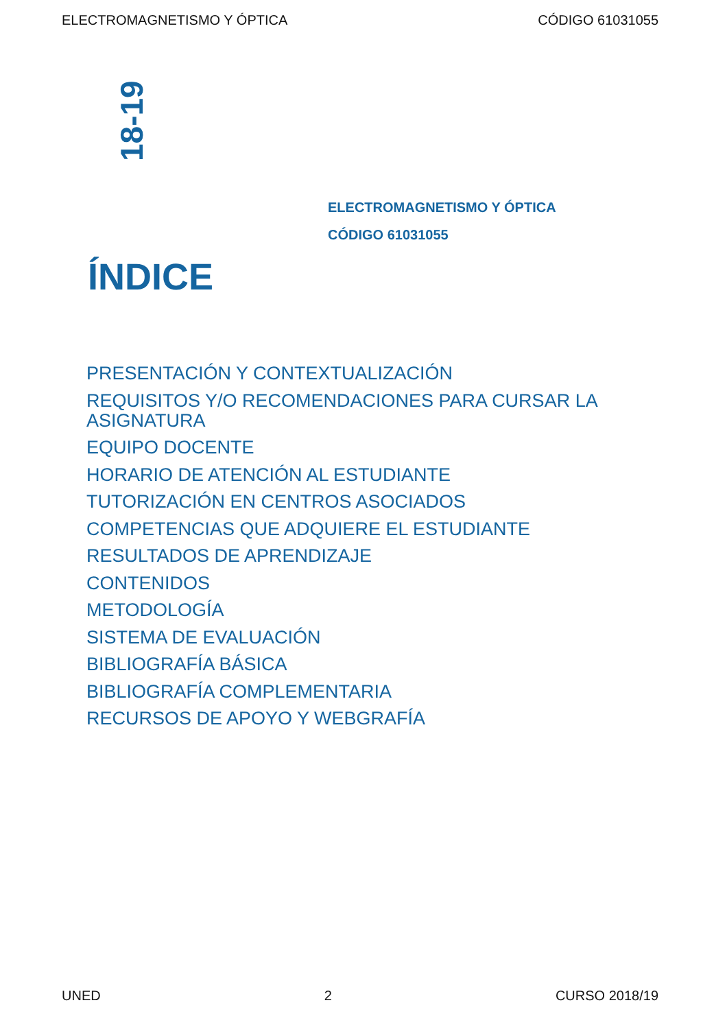ELECTROMAGNETISMO Y ÓPTICA CÓDIGO 61031055
18-19
ELECTROMAGNETISMO Y ÓPTICA
CÓDIGO 61031055
ÍNDICE
PRESENTACIÓN Y CONTEXTUALIZACIÓN
REQUISITOS Y/O RECOMENDACIONES PARA CURSAR LA ASIGNATURA
EQUIPO DOCENTE
HORARIO DE ATENCIÓN AL ESTUDIANTE
TUTORIZACIÓN EN CENTROS ASOCIADOS
COMPETENCIAS QUE ADQUIERE EL ESTUDIANTE
RESULTADOS DE APRENDIZAJE
CONTENIDOS
METODOLOGÍA
SISTEMA DE EVALUACIÓN
BIBLIOGRAFÍA BÁSICA
BIBLIOGRAFÍA COMPLEMENTARIA
RECURSOS DE APOYO Y WEBGRAFÍA
UNED 2 CURSO 2018/19